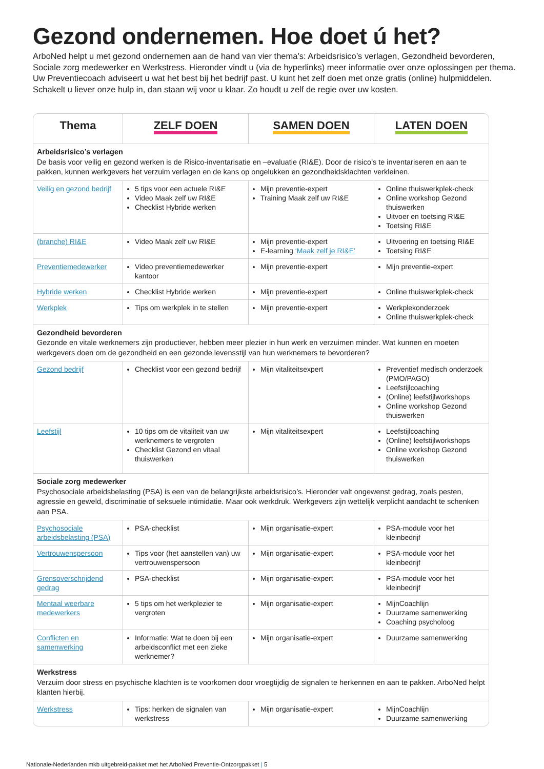Gezond ondernemen. Hoe doet ú het?
ArboNed helpt u met gezond ondernemen aan de hand van vier thema’s: Arbeidsrisico’s verlagen, Gezondheid bevorderen, Sociale zorg medewerker en Werkstress. Hieronder vindt u (via de hyperlinks) meer informatie over onze oplossingen per thema. Uw Preventiecoach adviseert u wat het best bij het bedrijf past. U kunt het zelf doen met onze gratis (online) hulpmiddelen. Schakelt u liever onze hulp in, dan staan wij voor u klaar. Zo houdt u zelf de regie over uw kosten.
| Thema | ZELF DOEN | SAMEN DOEN | LATEN DOEN |
| --- | --- | --- | --- |
| Arbeidsrisico’s verlagen De basis voor veilig en gezond werken is de Risico-inventarisatie en –evaluatie (RI&E). Door de risico’s te inventariseren en aan te pakken, kunnen werkgevers het verzuim verlagen en de kans op ongelukken en gezondheidsklachten verkleinen. | | | |
| Veilig en gezond bedrijf | 5 tips voor een actuele RI&E Video Maak zelf uw RI&E Checklist Hybride werken | Mijn preventie-expert Training Maak zelf uw RI&E | Online thuiswerkplek-check Online workshop Gezond thuiswerken Uitvoer en toetsing RI&E Toetsing RI&E |
| (branche) RI&E | Video Maak zelf uw RI&E | Mijn preventie-expert E-learning ‘Maak zelf je RI&E’ | Uitvoering en toetsing RI&E Toetsing RI&E |
| Preventiemedewerker | Video preventiemedewerker kantoor | Mijn preventie-expert | Mijn preventie-expert |
| Hybride werken | Checklist Hybride werken | Mijn preventie-expert | Online thuiswerkplek-check |
| Werkplek | Tips om werkplek in te stellen | Mijn preventie-expert | Werkplekonderzoek Online thuiswerkplek-check |
| Gezondheid bevorderen Gezonde en vitale werknemers zijn productiever, hebben meer plezier in hun werk en verzuimen minder. Wat kunnen en moeten werkgevers doen om de gezondheid en een gezonde levensstijl van hun werknemers te bevorderen? | | | |
| Gezond bedrijf | Checklist voor een gezond bedrijf | Mijn vitaliteitsexpert | Preventief medisch onderzoek (PMO/PAGO) Leefstijlcoaching (Online) leefstijlworkshops Online workshop Gezond thuiswerken |
| Leefstijl | 10 tips om de vitaliteit van uw werknemers te vergroten Checklist Gezond en vitaal thuiswerken | Mijn vitaliteitsexpert | Leefstijlcoaching (Online) leefstijlworkshops Online workshop Gezond thuiswerken |
| Sociale zorg medewerker Psychosociale arbeidsbelasting (PSA) is een van de belangrijkste arbeidsrisico’s. Hieronder valt ongewenst gedrag, zoals pesten, agressie en geweld, discriminatie of seksuele intimidatie. Maar ook werkdruk. Werkgevers zijn wettelijk verplicht aandacht te schenken aan PSA. | | | |
| Psychosociale arbeidsbelasting (PSA) | PSA-checklist | Mijn organisatie-expert | PSA-module voor het kleinbedrijf |
| Vertrouwenspersoon | Tips voor (het aanstellen van) uw vertrouwenspersoon | Mijn organisatie-expert | PSA-module voor het kleinbedrijf |
| Grensoverschrijdend gedrag | PSA-checklist | Mijn organisatie-expert | PSA-module voor het kleinbedrijf |
| Mentaal weerbare medewerkers | 5 tips om het werkplezier te vergroten | Mijn organisatie-expert | MijnCoachlijn Duurzame samenwerking Coaching psycholoog |
| Conflicten en samenwerking | Informatie: Wat te doen bij een arbeidsconflict met een zieke werknemer? | Mijn organisatie-expert | Duurzame samenwerking |
| Werkstress Verzuim door stress en psychische klachten is te voorkomen door vroegtijdig de signalen te herkennen en aan te pakken. ArboNed helpt klanten hierbij. | | | |
| Werkstress | Tips: herken de signalen van werkstress | Mijn organisatie-expert | MijnCoachlijn Duurzame samenwerking |
Nationale-Nederlanden mkb uitgebreid-pakket met het ArboNed Preventie-Ontzorgpakket | 5